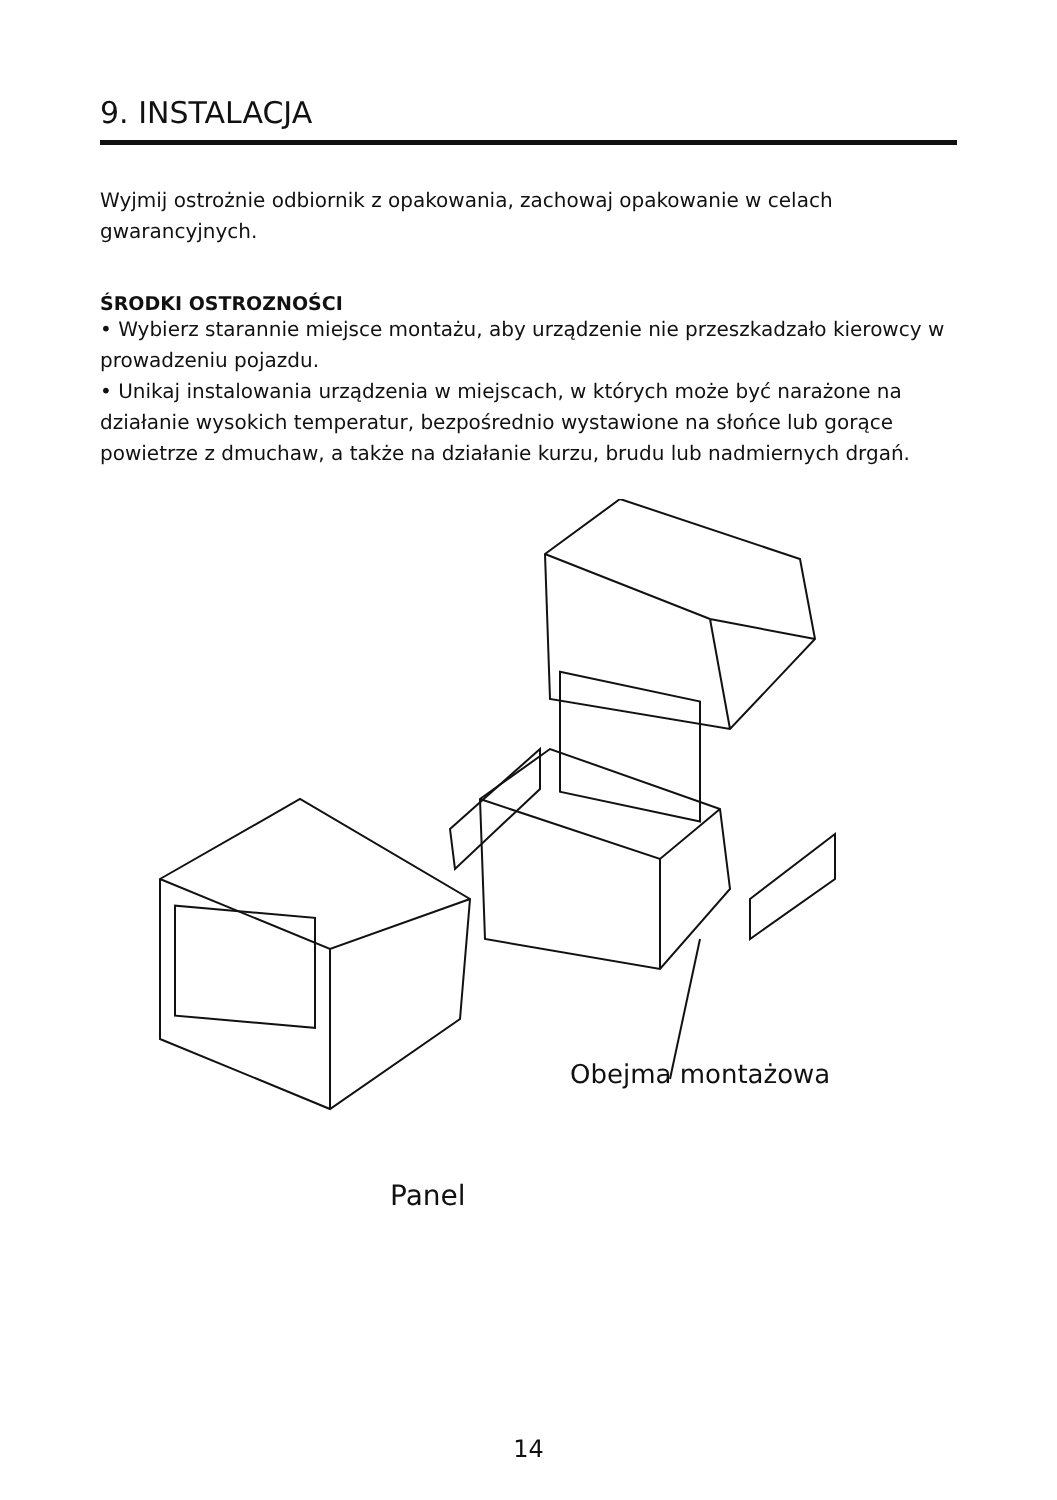9. INSTALACJA
Wyjmij ostrożnie odbiornik z opakowania, zachowaj opakowanie w celach gwarancyjnych.
ŚRODKI OSTROZNOŚCI
• Wybierz starannie miejsce montażu, aby urządzenie nie przeszkadzało kierowcy w prowadzeniu pojazdu.
• Unikaj instalowania urządzenia w miejscach, w których może być narażone na działanie wysokich temperatur, bezpośrednio wystawione na słońce lub gorące powietrze z dmuchaw, a także na działanie kurzu, brudu lub nadmiernych drgań.
Obejma montażowa
Panel
14